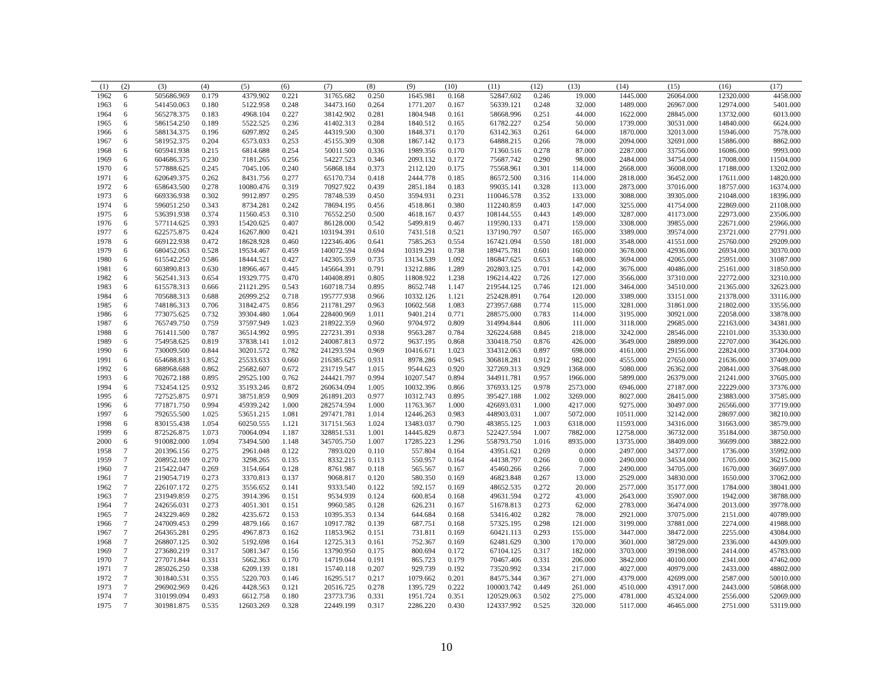| (1) | (2) | (3) | (4) | (5) | (6) | (7) | (8) | (9) | (10) | (11) | (12) | (13) | (14) | (15) | (16) | (17) |
| --- | --- | --- | --- | --- | --- | --- | --- | --- | --- | --- | --- | --- | --- | --- | --- | --- |
| 1962 | 6 | 505686.969 | 0.179 | 4379.902 | 0.221 | 31765.682 | 0.250 | 1645.981 | 0.168 | 52847.602 | 0.246 | 19.000 | 1445.000 | 26064.000 | 12320.000 | 4458.000 |
| 1963 | 6 | 541450.063 | 0.180 | 5122.958 | 0.248 | 34473.160 | 0.264 | 1771.207 | 0.167 | 56339.121 | 0.248 | 32.000 | 1489.000 | 26967.000 | 12974.000 | 5401.000 |
| 1964 | 6 | 565278.375 | 0.183 | 4968.104 | 0.227 | 38142.902 | 0.281 | 1804.948 | 0.161 | 58668.996 | 0.251 | 44.000 | 1622.000 | 28845.000 | 13732.000 | 6013.000 |
| 1965 | 6 | 586154.250 | 0.189 | 5522.525 | 0.236 | 41402.313 | 0.284 | 1840.512 | 0.165 | 61782.227 | 0.254 | 50.000 | 1739.000 | 30531.000 | 14840.000 | 6624.000 |
| 1966 | 6 | 588134.375 | 0.196 | 6097.892 | 0.245 | 44319.500 | 0.300 | 1848.371 | 0.170 | 63142.363 | 0.261 | 64.000 | 1870.000 | 32013.000 | 15946.000 | 7578.000 |
| 1967 | 6 | 581952.375 | 0.204 | 6573.033 | 0.253 | 45155.309 | 0.308 | 1867.142 | 0.173 | 64888.215 | 0.266 | 78.000 | 2094.000 | 32691.000 | 15886.000 | 8862.000 |
| 1968 | 6 | 605941.938 | 0.215 | 6814.688 | 0.254 | 50011.500 | 0.336 | 1989.356 | 0.170 | 71360.516 | 0.278 | 87.000 | 2287.000 | 33756.000 | 16086.000 | 9993.000 |
| 1969 | 6 | 604686.375 | 0.230 | 7181.265 | 0.256 | 54227.523 | 0.346 | 2093.132 | 0.172 | 75687.742 | 0.290 | 98.000 | 2484.000 | 34754.000 | 17008.000 | 11504.000 |
| 1970 | 6 | 577888.625 | 0.245 | 7045.106 | 0.240 | 56868.184 | 0.373 | 2112.120 | 0.175 | 75568.961 | 0.301 | 114.000 | 2668.000 | 36008.000 | 17188.000 | 13202.000 |
| 1971 | 6 | 620649.375 | 0.262 | 8431.756 | 0.277 | 65170.734 | 0.418 | 2444.778 | 0.185 | 86572.500 | 0.316 | 114.000 | 2818.000 | 36452.000 | 17611.000 | 14820.000 |
| 1972 | 6 | 658643.500 | 0.278 | 10080.476 | 0.319 | 70927.922 | 0.439 | 2851.184 | 0.183 | 99035.141 | 0.328 | 113.000 | 2873.000 | 37016.000 | 18757.000 | 16374.000 |
| 1973 | 6 | 669336.938 | 0.302 | 9912.897 | 0.295 | 78748.539 | 0.450 | 3594.931 | 0.231 | 110046.578 | 0.352 | 133.000 | 3088.000 | 39305.000 | 21048.000 | 18396.000 |
| 1974 | 6 | 596051.250 | 0.343 | 8734.281 | 0.242 | 78694.195 | 0.456 | 4518.861 | 0.380 | 112240.859 | 0.403 | 147.000 | 3255.000 | 41754.000 | 22869.000 | 21108.000 |
| 1975 | 6 | 536391.938 | 0.374 | 11560.453 | 0.310 | 76552.250 | 0.500 | 4618.167 | 0.437 | 108144.555 | 0.443 | 149.000 | 3287.000 | 41173.000 | 22973.000 | 23506.000 |
| 1976 | 6 | 577114.625 | 0.393 | 15420.625 | 0.407 | 86128.000 | 0.542 | 5499.819 | 0.467 | 119590.133 | 0.471 | 159.000 | 3308.000 | 39855.000 | 22671.000 | 25966.000 |
| 1977 | 6 | 622575.875 | 0.424 | 16267.800 | 0.421 | 103194.391 | 0.610 | 7431.518 | 0.521 | 137190.797 | 0.507 | 165.000 | 3389.000 | 39574.000 | 23721.000 | 27791.000 |
| 1978 | 6 | 669122.938 | 0.472 | 18628.928 | 0.460 | 122346.406 | 0.641 | 7585.263 | 0.554 | 167421.094 | 0.550 | 181.000 | 3548.000 | 41551.000 | 25760.000 | 29209.000 |
| 1979 | 6 | 680452.063 | 0.528 | 19534.467 | 0.459 | 140072.594 | 0.694 | 10319.291 | 0.738 | 189475.781 | 0.601 | 160.000 | 3678.000 | 42936.000 | 26934.000 | 30370.000 |
| 1980 | 6 | 615542.250 | 0.586 | 18444.521 | 0.427 | 142305.359 | 0.735 | 13134.539 | 1.092 | 186847.625 | 0.653 | 148.000 | 3694.000 | 42065.000 | 25951.000 | 31087.000 |
| 1981 | 6 | 603890.813 | 0.630 | 18966.467 | 0.445 | 145664.391 | 0.791 | 13212.886 | 1.289 | 202803.125 | 0.701 | 142.000 | 3676.000 | 40486.000 | 25161.000 | 31850.000 |
| 1982 | 6 | 562541.313 | 0.654 | 19329.775 | 0.470 | 140408.891 | 0.805 | 11808.922 | 1.238 | 196214.422 | 0.726 | 127.000 | 3566.000 | 37310.000 | 22772.000 | 32310.000 |
| 1983 | 6 | 615578.313 | 0.666 | 21121.295 | 0.543 | 160718.734 | 0.895 | 8652.748 | 1.147 | 219544.125 | 0.746 | 121.000 | 3464.000 | 34510.000 | 21365.000 | 32623.000 |
| 1984 | 6 | 705688.313 | 0.688 | 26999.252 | 0.718 | 195777.938 | 0.966 | 10332.126 | 1.121 | 252428.891 | 0.764 | 120.000 | 3389.000 | 33151.000 | 21378.000 | 33116.000 |
| 1985 | 6 | 748186.313 | 0.706 | 31842.475 | 0.856 | 211781.297 | 0.963 | 10602.568 | 1.083 | 273957.688 | 0.774 | 115.000 | 3281.000 | 31861.000 | 21802.000 | 33556.000 |
| 1986 | 6 | 773075.625 | 0.732 | 39304.480 | 1.064 | 228400.969 | 1.011 | 9401.214 | 0.771 | 288575.000 | 0.783 | 114.000 | 3195.000 | 30921.000 | 22058.000 | 33878.000 |
| 1987 | 6 | 765749.750 | 0.759 | 37597.949 | 1.023 | 218922.359 | 0.960 | 9704.972 | 0.809 | 314994.844 | 0.806 | 111.000 | 3118.000 | 29685.000 | 22163.000 | 34381.000 |
| 1988 | 6 | 761411.500 | 0.787 | 36514.992 | 0.995 | 227231.391 | 0.938 | 9563.287 | 0.784 | 326224.688 | 0.845 | 218.000 | 3242.000 | 28546.000 | 22101.000 | 35330.000 |
| 1989 | 6 | 754958.625 | 0.819 | 37838.141 | 1.012 | 240087.813 | 0.972 | 9637.195 | 0.868 | 330418.750 | 0.876 | 426.000 | 3649.000 | 28899.000 | 22707.000 | 36426.000 |
| 1990 | 6 | 730009.500 | 0.844 | 30201.572 | 0.782 | 241293.594 | 0.969 | 10416.671 | 1.023 | 334312.063 | 0.897 | 698.000 | 4161.000 | 29156.000 | 22824.000 | 37304.000 |
| 1991 | 6 | 654688.813 | 0.852 | 25533.633 | 0.660 | 216385.625 | 0.931 | 8978.286 | 0.945 | 306818.281 | 0.912 | 982.000 | 4555.000 | 27650.000 | 21636.000 | 37409.000 |
| 1992 | 6 | 688968.688 | 0.862 | 25682.607 | 0.672 | 231719.547 | 1.015 | 9544.623 | 0.920 | 327269.313 | 0.929 | 1368.000 | 5080.000 | 26362.000 | 20841.000 | 37648.000 |
| 1993 | 6 | 702672.188 | 0.895 | 29525.100 | 0.762 | 244421.797 | 0.994 | 10207.547 | 0.894 | 344911.781 | 0.957 | 1966.000 | 5899.000 | 26379.000 | 21241.000 | 37605.000 |
| 1994 | 6 | 732454.125 | 0.932 | 35193.246 | 0.872 | 260634.094 | 1.005 | 10032.396 | 0.866 | 376933.125 | 0.978 | 2573.000 | 6946.000 | 27187.000 | 22229.000 | 37376.000 |
| 1995 | 6 | 727525.875 | 0.971 | 38751.859 | 0.909 | 261891.203 | 0.977 | 10312.743 | 0.895 | 395427.188 | 1.002 | 3269.000 | 8027.000 | 28415.000 | 23883.000 | 37585.000 |
| 1996 | 6 | 771871.750 | 0.994 | 45939.242 | 1.000 | 282574.594 | 1.000 | 11763.367 | 1.000 | 426693.031 | 1.000 | 4217.000 | 9275.000 | 30497.000 | 26566.000 | 37719.000 |
| 1997 | 6 | 792655.500 | 1.025 | 53651.215 | 1.081 | 297471.781 | 1.014 | 12446.263 | 0.983 | 448903.031 | 1.007 | 5072.000 | 10511.000 | 32142.000 | 28697.000 | 38210.000 |
| 1998 | 6 | 830155.438 | 1.054 | 60250.555 | 1.121 | 317151.563 | 1.024 | 13483.037 | 0.790 | 483855.125 | 1.003 | 6318.000 | 11593.000 | 34316.000 | 31663.000 | 38579.000 |
| 1999 | 6 | 872526.875 | 1.073 | 70064.094 | 1.187 | 328851.531 | 1.001 | 14445.829 | 0.873 | 522427.594 | 1.007 | 7882.000 | 12758.000 | 36732.000 | 35184.000 | 38750.000 |
| 2000 | 6 | 910082.000 | 1.094 | 73494.500 | 1.148 | 345705.750 | 1.007 | 17285.223 | 1.296 | 558793.750 | 1.016 | 8935.000 | 13735.000 | 38409.000 | 36699.000 | 38822.000 |
| 1958 | 7 | 201396.156 | 0.275 | 2961.048 | 0.122 | 7893.020 | 0.110 | 557.804 | 0.164 | 43951.621 | 0.269 | 0.000 | 2497.000 | 34377.000 | 1736.000 | 35992.000 |
| 1959 | 7 | 208952.109 | 0.270 | 3298.265 | 0.135 | 8332.215 | 0.113 | 550.957 | 0.164 | 44138.797 | 0.266 | 0.000 | 2490.000 | 34534.000 | 1705.000 | 36215.000 |
| 1960 | 7 | 215422.047 | 0.269 | 3154.664 | 0.128 | 8761.987 | 0.118 | 565.567 | 0.167 | 45460.266 | 0.266 | 7.000 | 2490.000 | 34705.000 | 1670.000 | 36697.000 |
| 1961 | 7 | 219054.719 | 0.273 | 3370.813 | 0.137 | 9068.817 | 0.120 | 580.350 | 0.169 | 46823.848 | 0.267 | 13.000 | 2529.000 | 34830.000 | 1650.000 | 37062.000 |
| 1962 | 7 | 226107.172 | 0.275 | 3556.652 | 0.141 | 9333.540 | 0.122 | 592.157 | 0.169 | 48652.535 | 0.272 | 20.000 | 2577.000 | 35177.000 | 1784.000 | 38041.000 |
| 1963 | 7 | 231949.859 | 0.275 | 3914.396 | 0.151 | 9534.939 | 0.124 | 600.854 | 0.168 | 49631.594 | 0.272 | 43.000 | 2643.000 | 35907.000 | 1942.000 | 38788.000 |
| 1964 | 7 | 242656.031 | 0.273 | 4051.301 | 0.151 | 9960.585 | 0.128 | 626.231 | 0.167 | 51678.813 | 0.273 | 62.000 | 2783.000 | 36474.000 | 2013.000 | 39778.000 |
| 1965 | 7 | 243229.469 | 0.282 | 4235.672 | 0.153 | 10395.353 | 0.134 | 644.684 | 0.168 | 53416.402 | 0.282 | 78.000 | 2921.000 | 37075.000 | 2151.000 | 40789.000 |
| 1966 | 7 | 247009.453 | 0.299 | 4879.166 | 0.167 | 10917.782 | 0.139 | 687.751 | 0.168 | 57325.195 | 0.298 | 121.000 | 3199.000 | 37881.000 | 2274.000 | 41988.000 |
| 1967 | 7 | 264365.281 | 0.295 | 4967.873 | 0.162 | 11853.962 | 0.151 | 731.811 | 0.169 | 60421.113 | 0.293 | 155.000 | 3447.000 | 38472.000 | 2255.000 | 43084.000 |
| 1968 | 7 | 268807.125 | 0.302 | 5192.698 | 0.164 | 12725.313 | 0.161 | 752.367 | 0.169 | 62481.629 | 0.300 | 170.000 | 3601.000 | 38729.000 | 2336.000 | 44309.000 |
| 1969 | 7 | 273680.219 | 0.317 | 5081.347 | 0.156 | 13790.950 | 0.175 | 800.694 | 0.172 | 67104.125 | 0.317 | 182.000 | 3703.000 | 39198.000 | 2414.000 | 45783.000 |
| 1970 | 7 | 277071.844 | 0.331 | 5662.363 | 0.170 | 14719.044 | 0.191 | 865.723 | 0.179 | 70467.406 | 0.331 | 206.000 | 3842.000 | 40100.000 | 2341.000 | 47462.000 |
| 1971 | 7 | 285026.250 | 0.338 | 6209.139 | 0.181 | 15740.118 | 0.207 | 929.739 | 0.192 | 73520.992 | 0.334 | 217.000 | 4027.000 | 40979.000 | 2433.000 | 48802.000 |
| 1972 | 7 | 301840.531 | 0.355 | 5220.703 | 0.146 | 16295.517 | 0.217 | 1079.662 | 0.201 | 84575.344 | 0.367 | 271.000 | 4379.000 | 42699.000 | 2587.000 | 50010.000 |
| 1973 | 7 | 296902.969 | 0.426 | 4428.563 | 0.121 | 20516.725 | 0.278 | 1395.729 | 0.222 | 100003.742 | 0.449 | 261.000 | 4510.000 | 43917.000 | 2443.000 | 50868.000 |
| 1974 | 7 | 310199.094 | 0.493 | 6612.758 | 0.180 | 23773.736 | 0.331 | 1951.724 | 0.351 | 120529.063 | 0.502 | 275.000 | 4781.000 | 45324.000 | 2556.000 | 52069.000 |
| 1975 | 7 | 301981.875 | 0.535 | 12603.269 | 0.328 | 22449.199 | 0.317 | 2286.220 | 0.430 | 124337.992 | 0.525 | 320.000 | 5117.000 | 46465.000 | 2751.000 | 53119.000 |
10